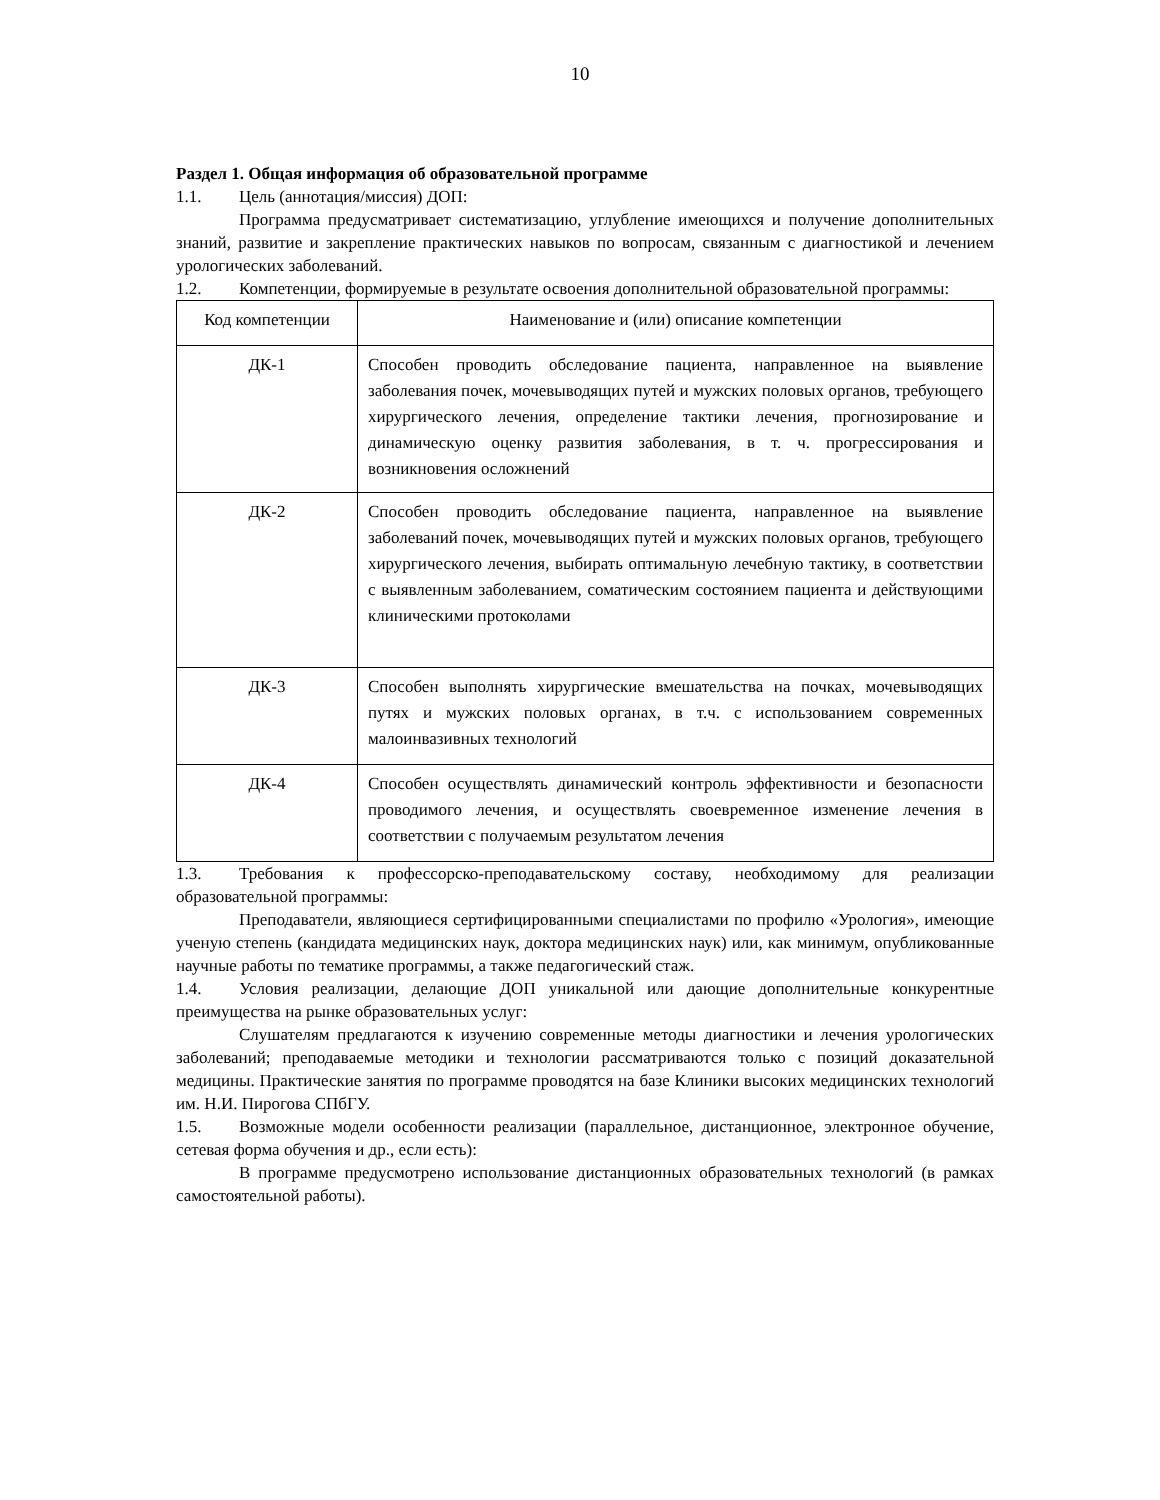10
Раздел 1. Общая информация об образовательной программе
1.1. Цель (аннотация/миссия) ДОП:
Программа предусматривает систематизацию, углубление имеющихся и получение дополнительных знаний, развитие и закрепление практических навыков по вопросам, связанным с диагностикой и лечением урологических заболеваний.
1.2. Компетенции, формируемые в результате освоения дополнительной образовательной программы:
| Код компетенции | Наименование и (или) описание компетенции |
| --- | --- |
| ДК-1 | Способен проводить обследование пациента, направленное на выявление заболевания почек, мочевыводящих путей и мужских половых органов, требующего хирургического лечения, определение тактики лечения, прогнозирование и динамическую оценку развития заболевания, в т. ч. прогрессирования и возникновения осложнений |
| ДК-2 | Способен проводить обследование пациента, направленное на выявление заболеваний почек, мочевыводящих путей и мужских половых органов, требующего хирургического лечения, выбирать оптимальную лечебную тактику, в соответствии с выявленным заболеванием, соматическим состоянием пациента и действующими клиническими протоколами |
| ДК-3 | Способен выполнять хирургические вмешательства на почках, мочевыводящих путях и мужских половых органах, в т.ч. с использованием современных малоинвазивных технологий |
| ДК-4 | Способен осуществлять динамический контроль эффективности и безопасности проводимого лечения, и осуществлять своевременное изменение лечения в соответствии с получаемым результатом лечения |
1.3. Требования к профессорско-преподавательскому составу, необходимому для реализации образовательной программы:
Преподаватели, являющиеся сертифицированными специалистами по профилю «Урология», имеющие ученую степень (кандидата медицинских наук, доктора медицинских наук) или, как минимум, опубликованные научные работы по тематике программы, а также педагогический стаж.
1.4. Условия реализации, делающие ДОП уникальной или дающие дополнительные конкурентные преимущества на рынке образовательных услуг:
Слушателям предлагаются к изучению современные методы диагностики и лечения урологических заболеваний; преподаваемые методики и технологии рассматриваются только с позиций доказательной медицины. Практические занятия по программе проводятся на базе Клиники высоких медицинских технологий им. Н.И. Пирогова СПбГУ.
1.5. Возможные модели особенности реализации (параллельное, дистанционное, электронное обучение, сетевая форма обучения и др., если есть):
В программе предусмотрено использование дистанционных образовательных технологий (в рамках самостоятельной работы).